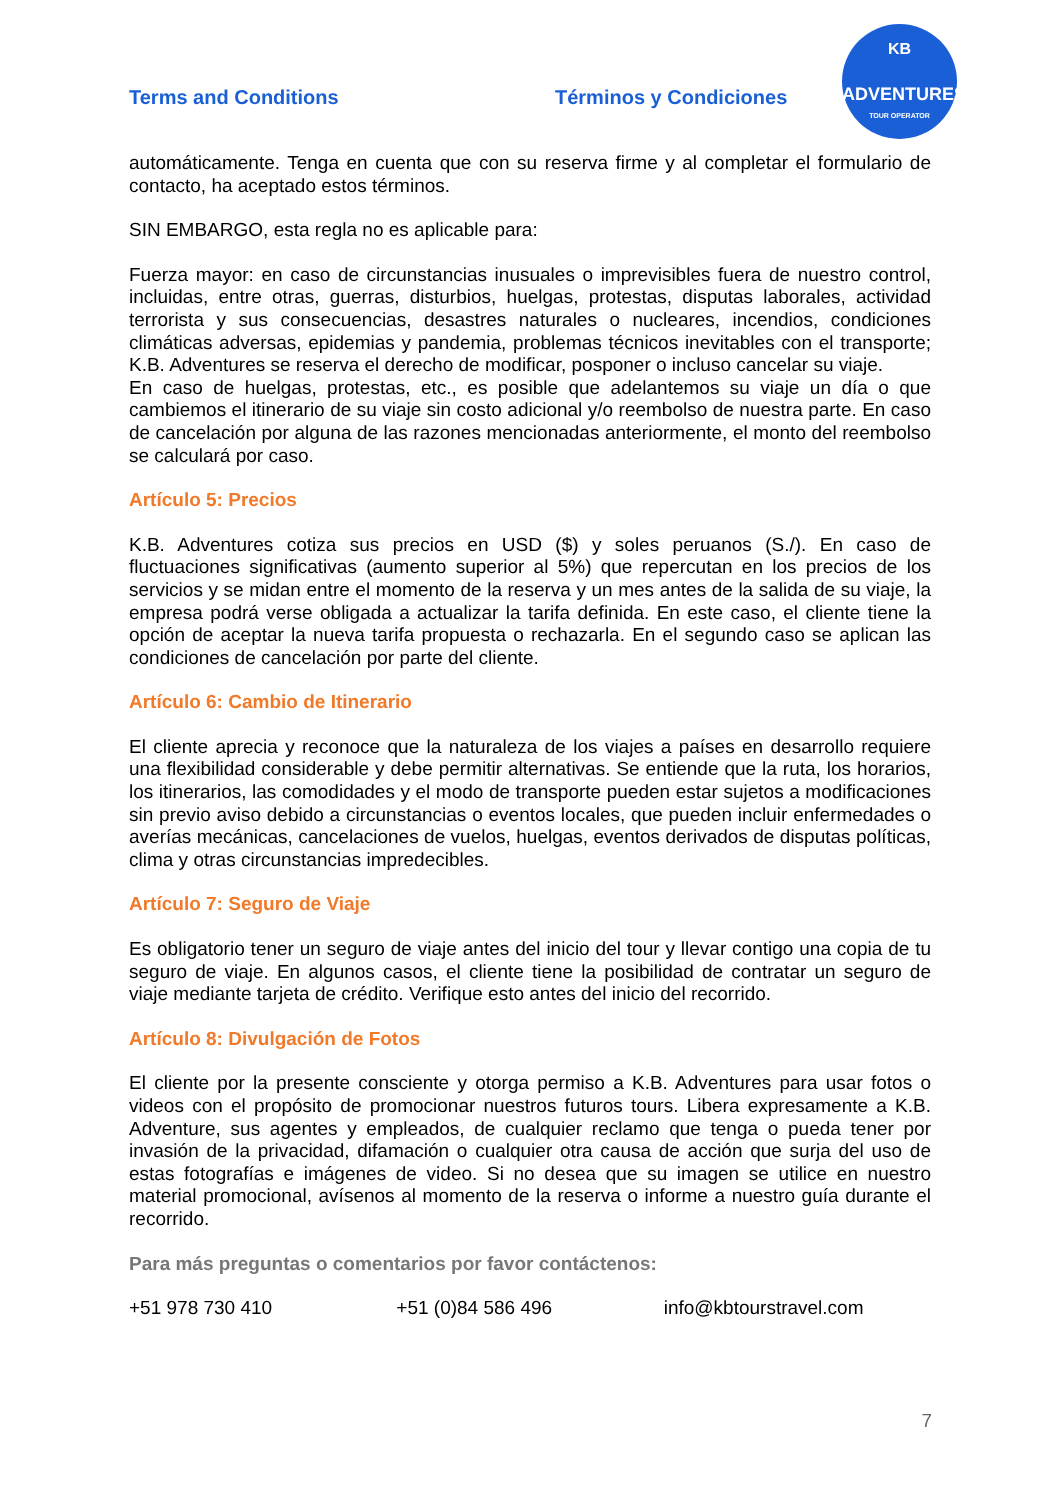Terms and Conditions Términos y Condiciones
KB
ADVENTURES
TOUR OPERATOR
automáticamente. Tenga en cuenta que con su reserva firme y al completar el formulario de contacto, ha aceptado estos términos.
SIN EMBARGO, esta regla no es aplicable para:
Fuerza mayor: en caso de circunstancias inusuales o imprevisibles fuera de nuestro control, incluidas, entre otras, guerras, disturbios, huelgas, protestas, disputas laborales, actividad terrorista y sus consecuencias, desastres naturales o nucleares, incendios, condiciones climáticas adversas, epidemias y pandemia, problemas técnicos inevitables con el transporte; K.B. Adventures se reserva el derecho de modificar, posponer o incluso cancelar su viaje.
En caso de huelgas, protestas, etc., es posible que adelantemos su viaje un día o que cambiemos el itinerario de su viaje sin costo adicional y/o reembolso de nuestra parte. En caso de cancelación por alguna de las razones mencionadas anteriormente, el monto del reembolso se calculará por caso.
Artículo 5: Precios
K.B. Adventures cotiza sus precios en USD ($) y soles peruanos (S./). En caso de fluctuaciones significativas (aumento superior al 5%) que repercutan en los precios de los servicios y se midan entre el momento de la reserva y un mes antes de la salida de su viaje, la empresa podrá verse obligada a actualizar la tarifa definida. En este caso, el cliente tiene la opción de aceptar la nueva tarifa propuesta o rechazarla. En el segundo caso se aplican las condiciones de cancelación por parte del cliente.
Artículo 6: Cambio de Itinerario
El cliente aprecia y reconoce que la naturaleza de los viajes a países en desarrollo requiere una flexibilidad considerable y debe permitir alternativas. Se entiende que la ruta, los horarios, los itinerarios, las comodidades y el modo de transporte pueden estar sujetos a modificaciones sin previo aviso debido a circunstancias o eventos locales, que pueden incluir enfermedades o averías mecánicas, cancelaciones de vuelos, huelgas, eventos derivados de disputas políticas, clima y otras circunstancias impredecibles.
Artículo 7: Seguro de Viaje
Es obligatorio tener un seguro de viaje antes del inicio del tour y llevar contigo una copia de tu seguro de viaje. En algunos casos, el cliente tiene la posibilidad de contratar un seguro de viaje mediante tarjeta de crédito. Verifique esto antes del inicio del recorrido.
Artículo 8: Divulgación de Fotos
El cliente por la presente consciente y otorga permiso a K.B. Adventures para usar fotos o videos con el propósito de promocionar nuestros futuros tours. Libera expresamente a K.B. Adventure, sus agentes y empleados, de cualquier reclamo que tenga o pueda tener por invasión de la privacidad, difamación o cualquier otra causa de acción que surja del uso de estas fotografías e imágenes de video. Si no desea que su imagen se utilice en nuestro material promocional, avísenos al momento de la reserva o informe a nuestro guía durante el recorrido.
Para más preguntas o comentarios por favor contáctenos:
+51 978 730 410 +51 (0)84 586 496 info@kbtourstravel.com
7